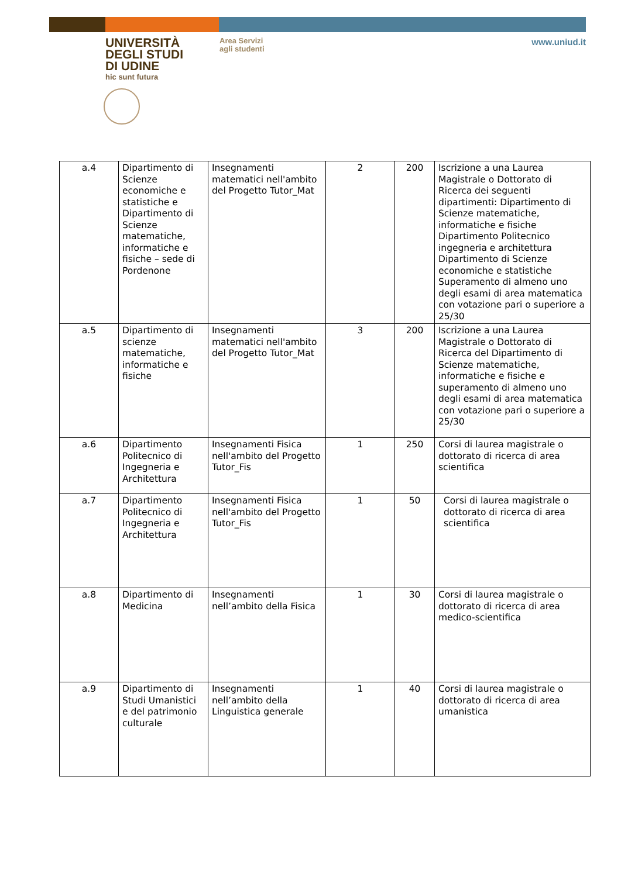UNIVERSITÀ
DEGLI STUDI
DI UDINE
hic sunt futura
Area Servizi
agli studenti
www.uniud.it
| a.4 | Dipartimento di Scienze economiche e statistiche e Dipartimento di Scienze matematiche, informatiche e fisiche – sede di Pordenone | Insegnamenti matematici nell'ambito del Progetto Tutor_Mat | 2 | 200 | Iscrizione a una Laurea Magistrale o Dottorato di Ricerca dei seguenti dipartimenti: Dipartimento di Scienze matematiche, informatiche e fisiche Dipartimento Politecnico ingegneria e architettura Dipartimento di Scienze economiche e statistiche Superamento di almeno uno degli esami di area matematica con votazione pari o superiore a 25/30 |
| a.5 | Dipartimento di scienze matematiche, informatiche e fisiche | Insegnamenti matematici nell'ambito del Progetto Tutor_Mat | 3 | 200 | Iscrizione a una Laurea Magistrale o Dottorato di Ricerca del Dipartimento di Scienze matematiche, informatiche e fisiche e superamento di almeno uno degli esami di area matematica con votazione pari o superiore a 25/30 |
| a.6 | Dipartimento Politecnico di Ingegneria e Architettura | Insegnamenti Fisica nell'ambito del Progetto Tutor_Fis | 1 | 250 | Corsi di laurea magistrale o dottorato di ricerca di area scientifica |
| a.7 | Dipartimento Politecnico di Ingegneria e Architettura | Insegnamenti Fisica nell'ambito del Progetto Tutor_Fis | 1 | 50 | Corsi di laurea magistrale o dottorato di ricerca di area scientifica |
| a.8 | Dipartimento di Medicina | Insegnamenti nell’ambito della Fisica | 1 | 30 | Corsi di laurea magistrale o dottorato di ricerca di area medico-scientifica |
| a.9 | Dipartimento di Studi Umanistici e del patrimonio culturale | Insegnamenti nell’ambito della Linguistica generale | 1 | 40 | Corsi di laurea magistrale o dottorato di ricerca di area umanistica |